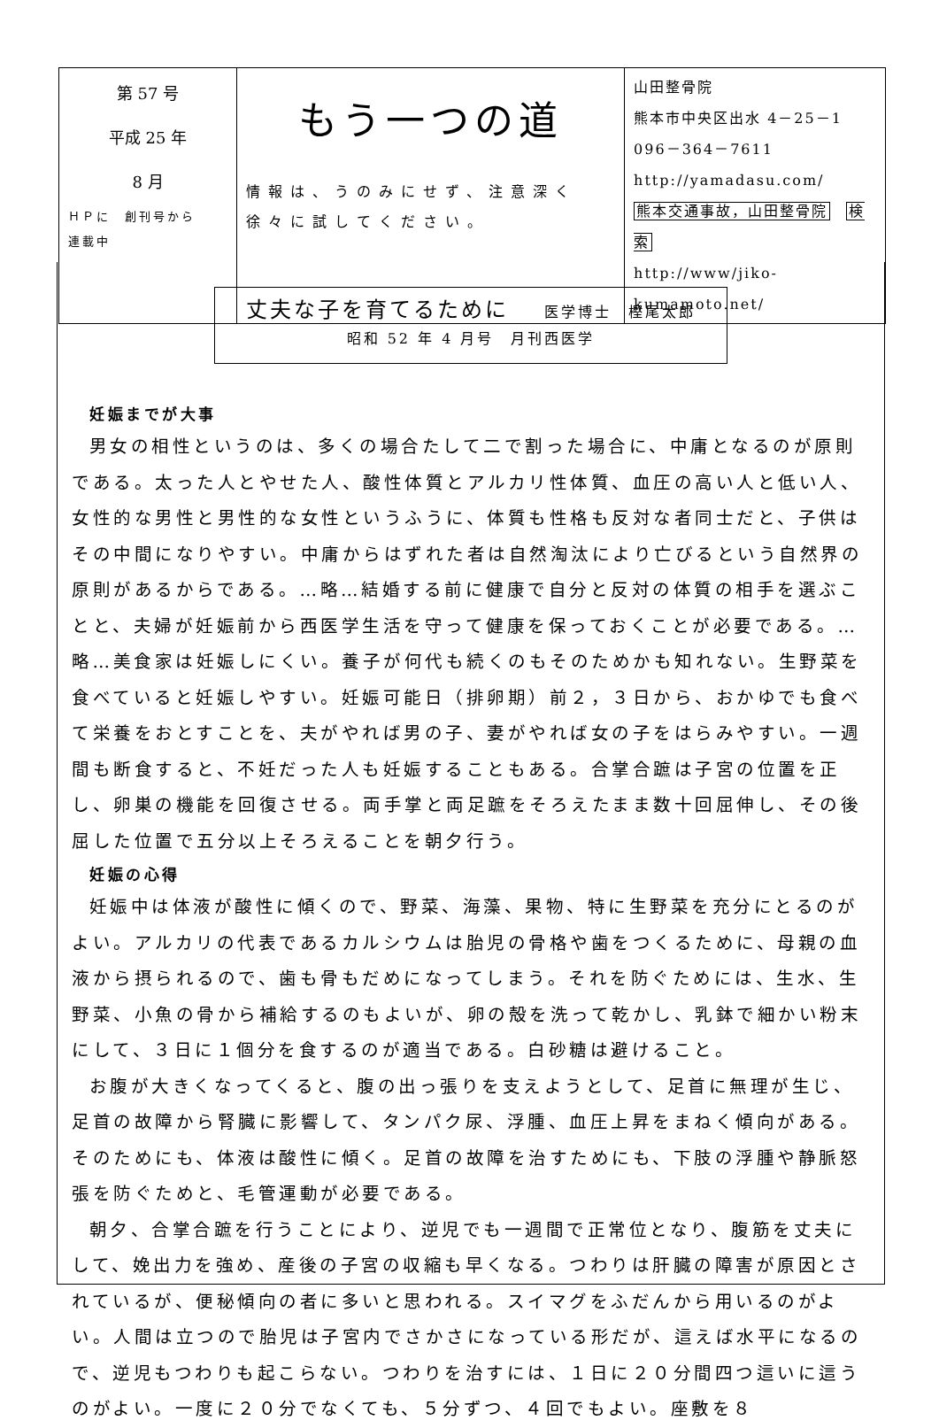| 第 57 号 平成 25 年 8 月 ＨＰに 創刊号から 連載中 | もう一つの道 情報は、うのみにせず、注意深く徐々に試してください。 | 山田整骨院 熊本市中央区出水 4－25－1 096－364－7611 http://yamadasu.com/ 熊本交通事故，山田整骨院 検索 http://www/jiko-kumamoto.net/ |
丈夫な子を育てるために 医学博士　樫尾太郎
昭和 52 年 4 月号　月刊西医学
妊娠までが大事
男女の相性というのは、多くの場合たして二で割った場合に、中庸となるのが原則である。太った人とやせた人、酸性体質とアルカリ性体質、血圧の高い人と低い人、女性的な男性と男性的な女性というふうに、体質も性格も反対な者同士だと、子供はその中間になりやすい。中庸からはずれた者は自然淘汰により亡びるという自然界の原則があるからである。…略…結婚する前に健康で自分と反対の体質の相手を選ぶことと、夫婦が妊娠前から西医学生活を守って健康を保っておくことが必要である。…略…美食家は妊娠しにくい。養子が何代も続くのもそのためかも知れない。生野菜を食べていると妊娠しやすい。妊娠可能日（排卵期）前２，３日から、おかゆでも食べて栄養をおとすことを、夫がやれば男の子、妻がやれば女の子をはらみやすい。一週間も断食すると、不妊だった人も妊娠することもある。合掌合蹠は子宮の位置を正し、卵巣の機能を回復させる。両手掌と両足蹠をそろえたまま数十回屈伸し、その後屈した位置で五分以上そろえることを朝夕行う。
妊娠の心得
妊娠中は体液が酸性に傾くので、野菜、海藻、果物、特に生野菜を充分にとるのがよい。アルカリの代表であるカルシウムは胎児の骨格や歯をつくるために、母親の血液から摂られるので、歯も骨もだめになってしまう。それを防ぐためには、生水、生野菜、小魚の骨から補給するのもよいが、卵の殻を洗って乾かし、乳鉢で細かい粉末にして、３日に１個分を食するのが適当である。白砂糖は避けること。
お腹が大きくなってくると、腹の出っ張りを支えようとして、足首に無理が生じ、足首の故障から腎臓に影響して、タンパク尿、浮腫、血圧上昇をまねく傾向がある。そのためにも、体液は酸性に傾く。足首の故障を治すためにも、下肢の浮腫や静脈怒張を防ぐためと、毛管運動が必要である。
朝夕、合掌合蹠を行うことにより、逆児でも一週間で正常位となり、腹筋を丈夫にして、娩出力を強め、産後の子宮の収縮も早くなる。つわりは肝臓の障害が原因とされているが、便秘傾向の者に多いと思われる。スイマグをふだんから用いるのがよい。人間は立つので胎児は子宮内でさかさになっている形だが、這えば水平になるので、逆児もつわりも起こらない。つわりを治すには、１日に２０分間四つ這いに這うのがよい。一度に２０分でなくても、５分ずつ、４回でもよい。座敷を８